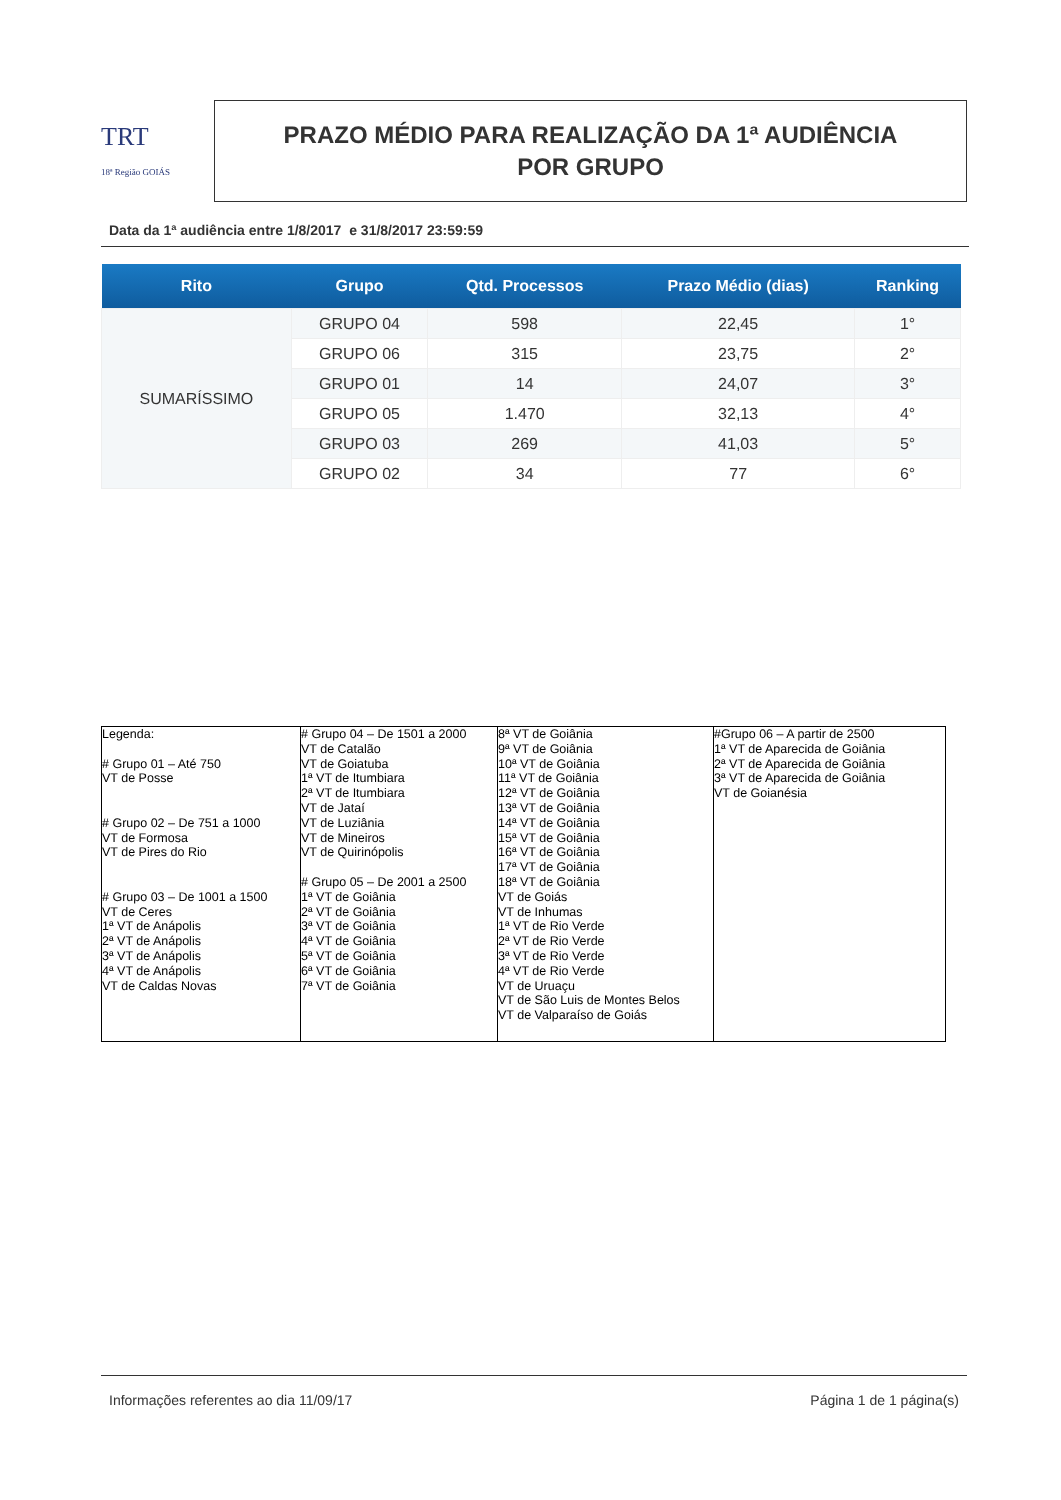TRT
18ª Região GOIÁS
PRAZO MÉDIO PARA REALIZAÇÃO DA 1ª AUDIÊNCIA
POR GRUPO
Data da 1ª audiência entre 1/8/2017 e 31/8/2017 23:59:59
| Rito | Grupo | Qtd. Processos | Prazo Médio (dias) | Ranking |
| --- | --- | --- | --- | --- |
| SUMARÍSSIMO | GRUPO 04 | 598 | 22,45 | 1° |
| | GRUPO 06 | 315 | 23,75 | 2° |
| | GRUPO 01 | 14 | 24,07 | 3° |
| | GRUPO 05 | 1.470 | 32,13 | 4° |
| | GRUPO 03 | 269 | 41,03 | 5° |
| | GRUPO 02 | 34 | 77 | 6° |
| Legenda: # Grupo 01 – Até 750 VT de Posse # Grupo 02 – De 751 a 1000 VT de Formosa VT de Pires do Rio # Grupo 03 – De 1001 a 1500 VT de Ceres 1ª VT de Anápolis 2ª VT de Anápolis 3ª VT de Anápolis 4ª VT de Anápolis VT de Caldas Novas | # Grupo 04 – De 1501 a 2000 VT de Catalão VT de Goiatuba 1ª VT de Itumbiara 2ª VT de Itumbiara VT de Jataí VT de Luziânia VT de Mineiros VT de Quirinópolis # Grupo 05 – De 2001 a 2500 1ª VT de Goiânia 2ª VT de Goiânia 3ª VT de Goiânia 4ª VT de Goiânia 5ª VT de Goiânia 6ª VT de Goiânia 7ª VT de Goiânia | 8ª VT de Goiânia 9ª VT de Goiânia 10ª VT de Goiânia 11ª VT de Goiânia 12ª VT de Goiânia 13ª VT de Goiânia 14ª VT de Goiânia 15ª VT de Goiânia 16ª VT de Goiânia 17ª VT de Goiânia 18ª VT de Goiânia VT de Goiás VT de Inhumas 1ª VT de Rio Verde 2ª VT de Rio Verde 3ª VT de Rio Verde 4ª VT de Rio Verde VT de Uruaçu VT de São Luis de Montes Belos VT de Valparaíso de Goiás | #Grupo 06 – A partir de 2500 1ª VT de Aparecida de Goiânia 2ª VT de Aparecida de Goiânia 3ª VT de Aparecida de Goiânia VT de Goianésia |
Informações referentes ao dia 11/09/17 Página 1 de 1 página(s)